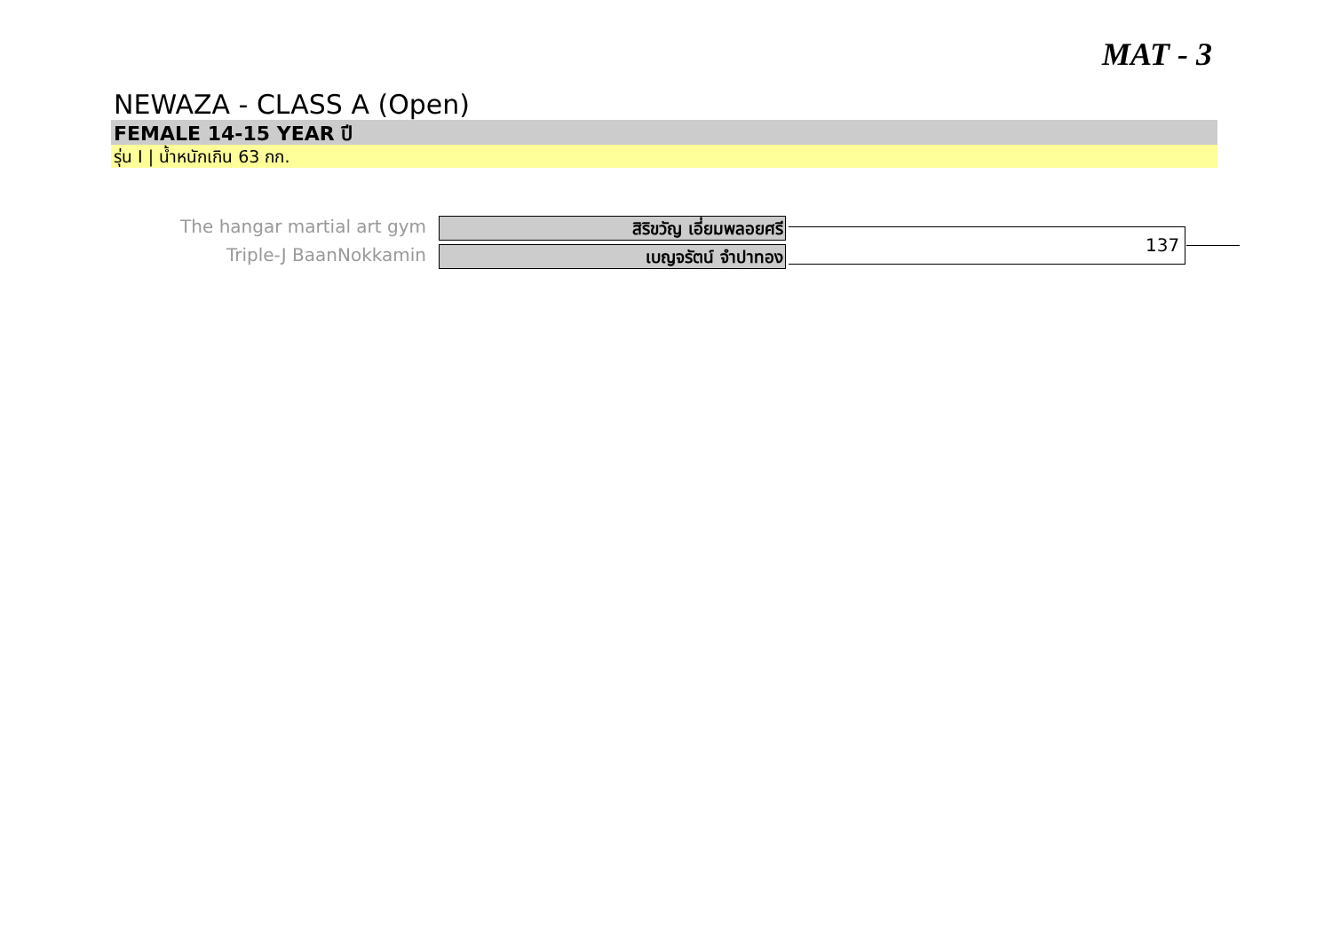MAT - 3
NEWAZA - CLASS A (Open)
FEMALE 14-15 YEAR ปี
รุ่น I | น้ำหนักเกิน 63 กก.
The hangar martial art gym สิริขวัญ เอี่ยมพลอยศรี
Triple-J BaanNokkamin เบญจรัตน์ จำปาทอง 137